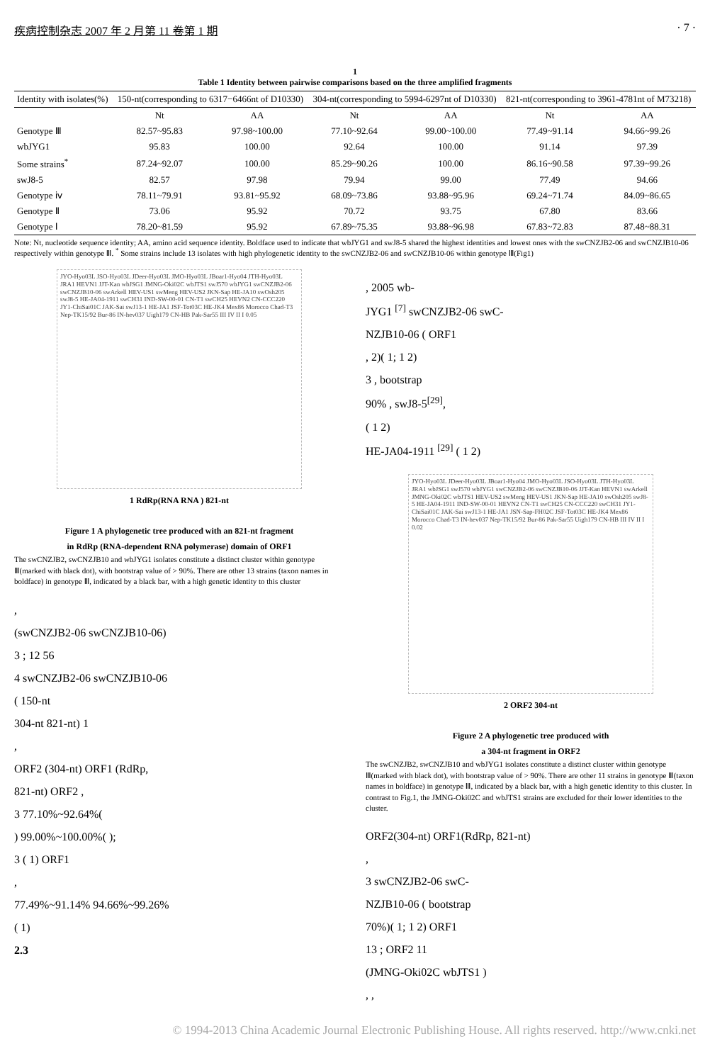疾病控制杂志 2007 年 2 月第 11 卷第 1 期 · 7 ·
1
Table 1 Identity between pairwise comparisons based on the three amplified fragments
| Identity with isolates(%) | 150-nt(corresponding to 6317−6466nt of D10330) | | 304-nt(corresponding to 5994-6297nt of D10330) | | 821-nt(corresponding to 3961-4781nt of M73218) | |
| --- | --- | --- | --- | --- | --- | --- |
| | Nt | AA | Nt | AA | Nt | AA |
| Genotype Ⅲ | 82.57~95.83 | 97.98~100.00 | 77.10~92.64 | 99.00~100.00 | 77.49~91.14 | 94.66~99.26 |
| wbJYG1 | 95.83 | 100.00 | 92.64 | 100.00 | 91.14 | 97.39 |
| Some strains<sup>*</sup> | 87.24~92.07 | 100.00 | 85.29~90.26 | 100.00 | 86.16~90.58 | 97.39~99.26 |
| swJ8-5 | 82.57 | 97.98 | 79.94 | 99.00 | 77.49 | 94.66 |
| Genotype ⅳ | 78.11~79.91 | 93.81~95.92 | 68.09~73.86 | 93.88~95.96 | 69.24~71.74 | 84.09~86.65 |
| Genotype Ⅱ | 73.06 | 95.92 | 70.72 | 93.75 | 67.80 | 83.66 |
| Genotype Ⅰ | 78.20~81.59 | 95.92 | 67.89~75.35 | 93.88~96.98 | 67.83~72.83 | 87.48~88.31 |
Note: Nt, nucleotide sequence identity; AA, amino acid sequence identity. Boldface used to indicate that wbJYG1 and swJ8-5 shared the highest identities and lowest ones with the swCNZJB2-06 and swCNZJB10-06 respectively within genotype Ⅲ. <sup>*</sup> Some strains include 13 isolates with high phylogenetic identity to the swCNZJB2-06 and swCNZJB10-06 within genotype Ⅲ(Fig1)
JYO-Hyo03L JSO-Hyo03L JDeer-Hyo03L JMO-Hyo03L JBoar1-Hyo04 JTH-Hyo03L JRA1 HEVN1 JJT-Kan wbJSG1 JMNG-Oki02C wbJTS1 swJ570 wbJYG1 swCNZJB2-06 swCNZJB10-06 swArkell HEV-US1 swMeng HEV-US2 JKN-Sap HE-JA10 swOsh205 swJ8-5 HE-JA04-1911 swCH31 IND-SW-00-01 CN-T1 swCH25 HEVN2 CN-CCC220 JY1-ChiSai01C JAK-Sai swJ13-1 HE-JA1 JSF-Tot03C HE-JK4 Mex86 Morocco Chad-T3 Nep-TK15/92 Bur-86 IN-hev037 Uigh179 CN-HB Pak-Sar55 III IV II I 0.05
1 RdRp(RNA RNA ) 821-nt
Figure 1 A phylogenetic tree produced with an 821-nt fragment
in RdRp (RNA-dependent RNA polymerase) domain of ORF1
The swCNZJB2, swCNZJB10 and wbJYG1 isolates constitute a distinct cluster within genotype Ⅲ(marked with black dot), with bootstrap value of > 90%. There are other 13 strains (taxon names in boldface) in genotype Ⅲ, indicated by a black bar, with a high genetic identity to this cluster
,
(swCNZJB2-06 swCNZJB10-06)
3 ; 12 56
4 swCNZJB2-06 swCNZJB10-06
( 150-nt
304-nt 821-nt) 1
,
ORF2 (304-nt) ORF1 (RdRp,
821-nt) ORF2 ,
3 77.10%~92.64%(
) 99.00%~100.00%( );
3 ( 1) ORF1
,
77.49%~91.14% 94.66%~99.26%
( 1)
2.3
, 2005 wb-
JYG1 <sup>[7]</sup> swCNZJB2-06 swC-
NZJB10-06 ( ORF1
, 2)( 1; 1 2)
3 , bootstrap
90% , swJ8-5<sup>[29]</sup>,
( 1 2)
HE-JA04-1911 <sup>[29]</sup> ( 1 2)
JYO-Hyo03L JDeer-Hyo03L JBoar1-Hyo04 JMO-Hyo03L JSO-Hyo03L JTH-Hyo03L JRA1 wbJSG1 swJ570 wbJYG1 swCNZJB2-06 swCNZJB10-06 JJT-Kan HEVN1 swArkell JMNG-Oki02C wbJTS1 HEV-US2 swMeng HEV-US1 JKN-Sap HE-JA10 swOsh205 swJ8-5 HE-JA04-1911 IND-SW-00-01 HEVN2 CN-T1 swCH25 CN-CCC220 swCH31 JY1-ChiSai01C JAK-Sai swJ13-1 HE-JA1 JSN-Sap-FH02C JSF-Tot03C HE-JK4 Mex86 Morocco Chad-T3 IN-hev037 Nep-TK15/92 Bur-86 Pak-Sar55 Uigh179 CN-HB III IV II I 0.02
2 ORF2 304-nt
Figure 2 A phylogenetic tree produced with
a 304-nt fragment in ORF2
The swCNZJB2, swCNZJB10 and wbJYG1 isolates constitute a distinct cluster within genotype Ⅲ(marked with black dot), with bootstrap value of > 90%. There are other 11 strains in genotype Ⅲ(taxon names in boldface) in genotype Ⅲ, indicated by a black bar, with a high genetic identity to this cluster. In contrast to Fig.1, the JMNG-Oki02C and wbJTS1 strains are excluded for their lower identities to the cluster.
ORF2(304-nt) ORF1(RdRp, 821-nt)
,
3 swCNZJB2-06 swC-
NZJB10-06 ( bootstrap
70%)( 1; 1 2) ORF1
13 ; ORF2 11
(JMNG-Oki02C wbJTS1 )
, ,
© 1994-2013 China Academic Journal Electronic Publishing House. All rights reserved. http://www.cnki.net